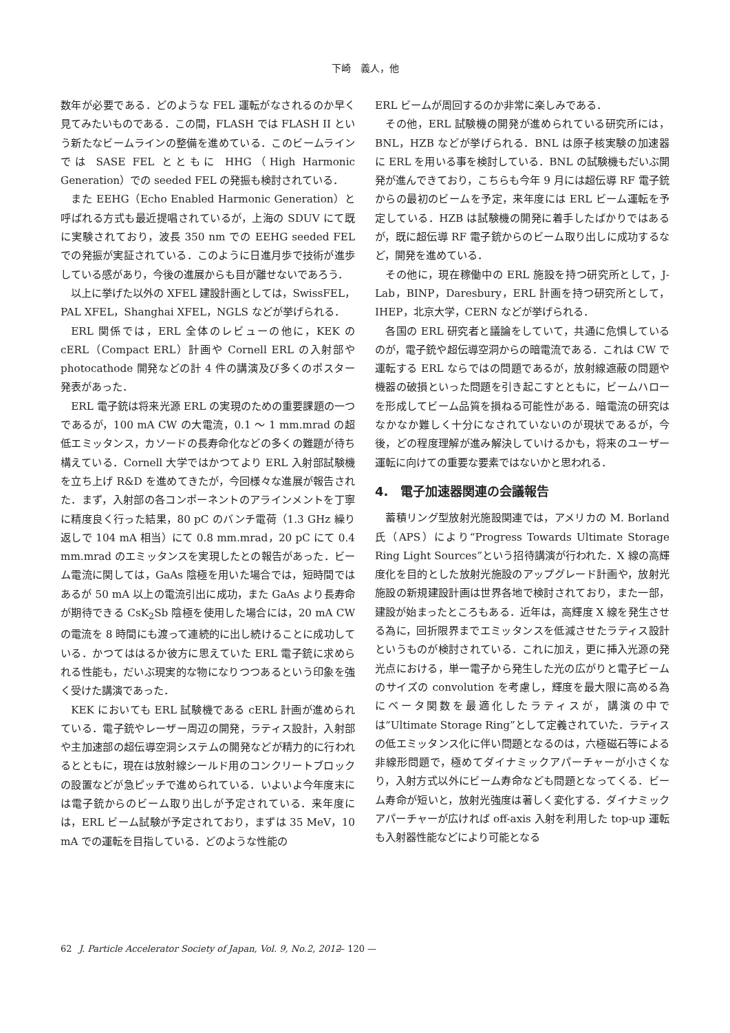下崎　義人，他
数年が必要である．どのような FEL 運転がなされるのか早く見てみたいものである．この間，FLASH では FLASH II という新たなビームラインの整備を進めている．このビームラインでは SASE FEL とともに HHG（High Harmonic Generation）での seeded FEL の発振も検討されている．
また EEHG（Echo Enabled Harmonic Generation）と呼ばれる方式も最近提唱されているが，上海の SDUV にて既に実験されており，波長 350 nm での EEHG seeded FEL での発振が実証されている．このように日進月歩で技術が進歩している感があり，今後の進展からも目が離せないであろう．
以上に挙げた以外の XFEL 建設計画としては，SwissFEL，PAL XFEL，Shanghai XFEL，NGLS などが挙げられる．
ERL 関係では，ERL 全体のレビューの他に，KEK の cERL（Compact ERL）計画や Cornell ERL の入射部や photocathode 開発などの計 4 件の講演及び多くのポスター発表があった．
ERL 電子銃は将来光源 ERL の実現のための重要課題の一つであるが，100 mA CW の大電流，0.1 ～ 1 mm.mrad の超低エミッタンス，カソードの長寿命化などの多くの難題が待ち構えている．Cornell 大学ではかつてより ERL 入射部試験機を立ち上げ R&D を進めてきたが，今回様々な進展が報告された．まず，入射部の各コンポーネントのアラインメントを丁寧に精度良く行った結果，80 pC のバンチ電荷（1.3 GHz 繰り返しで 104 mA 相当）にて 0.8 mm.mrad，20 pC にて 0.4 mm.mrad のエミッタンスを実現したとの報告があった．ビーム電流に関しては，GaAs 陰極を用いた場合では，短時間ではあるが 50 mA 以上の電流引出に成功，また GaAs より長寿命が期待できる CsK<sub>2</sub>Sb 陰極を使用した場合には，20 mA CW の電流を 8 時間にも渡って連続的に出し続けることに成功している．かつてははるか彼方に思えていた ERL 電子銃に求められる性能も，だいぶ現実的な物になりつつあるという印象を強く受けた講演であった．
KEK においても ERL 試験機である cERL 計画が進められている．電子銃やレーザー周辺の開発，ラティス設計，入射部や主加速部の超伝導空洞システムの開発などが精力的に行われるとともに，現在は放射線シールド用のコンクリートブロックの設置などが急ピッチで進められている．いよいよ今年度末には電子銃からのビーム取り出しが予定されている．来年度には，ERL ビーム試験が予定されており，まずは 35 MeV，10 mA での運転を目指している．どのような性能の
ERL ビームが周回するのか非常に楽しみである．
その他，ERL 試験機の開発が進められている研究所には，BNL，HZB などが挙げられる．BNL は原子核実験の加速器に ERL を用いる事を検討している．BNL の試験機もだいぶ開発が進んできており，こちらも今年 9 月には超伝導 RF 電子銃からの最初のビームを予定，来年度には ERL ビーム運転を予定している．HZB は試験機の開発に着手したばかりではあるが，既に超伝導 RF 電子銃からのビーム取り出しに成功するなど，開発を進めている．
その他に，現在稼働中の ERL 施設を持つ研究所として，J-Lab，BINP，Daresbury，ERL 計画を持つ研究所として，IHEP，北京大学，CERN などが挙げられる．
各国の ERL 研究者と議論をしていて，共通に危惧しているのが，電子銃や超伝導空洞からの暗電流である．これは CW で運転する ERL ならではの問題であるが，放射線遮蔽の問題や機器の破損といった問題を引き起こすとともに，ビームハローを形成してビーム品質を損ねる可能性がある．暗電流の研究はなかなか難しく十分になされていないのが現状であるが，今後，どの程度理解が進み解決していけるかも，将来のユーザー運転に向けての重要な要素ではないかと思われる．
4.　電子加速器関連の会議報告
蓄積リング型放射光施設関連では，アメリカの M. Borland 氏（APS）により“Progress Towards Ultimate Storage Ring Light Sources”という招待講演が行われた．X 線の高輝度化を目的とした放射光施設のアップグレード計画や，放射光施設の新規建設計画は世界各地で検討されており，また一部，建設が始まったところもある．近年は，高輝度 X 線を発生させる為に，回折限界までエミッタンスを低減させたラティス設計というものが検討されている．これに加え，更に挿入光源の発光点における，単一電子から発生した光の広がりと電子ビームのサイズの convolution を考慮し，輝度を最大限に高める為にベータ関数を最適化したラティスが，講演の中では“Ultimate Storage Ring”として定義されていた．ラティスの低エミッタンス化に伴い問題となるのは，六極磁石等による非線形問題で，極めてダイナミックアパーチャーが小さくなり，入射方式以外にビーム寿命なども問題となってくる．ビーム寿命が短いと，放射光強度は著しく変化する．ダイナミックアパーチャーが広ければ off-axis 入射を利用した top-up 運転も入射器性能などにより可能となる
62 J. Particle Accelerator Society of Japan, Vol. 9, No.2, 2012 — 120 —